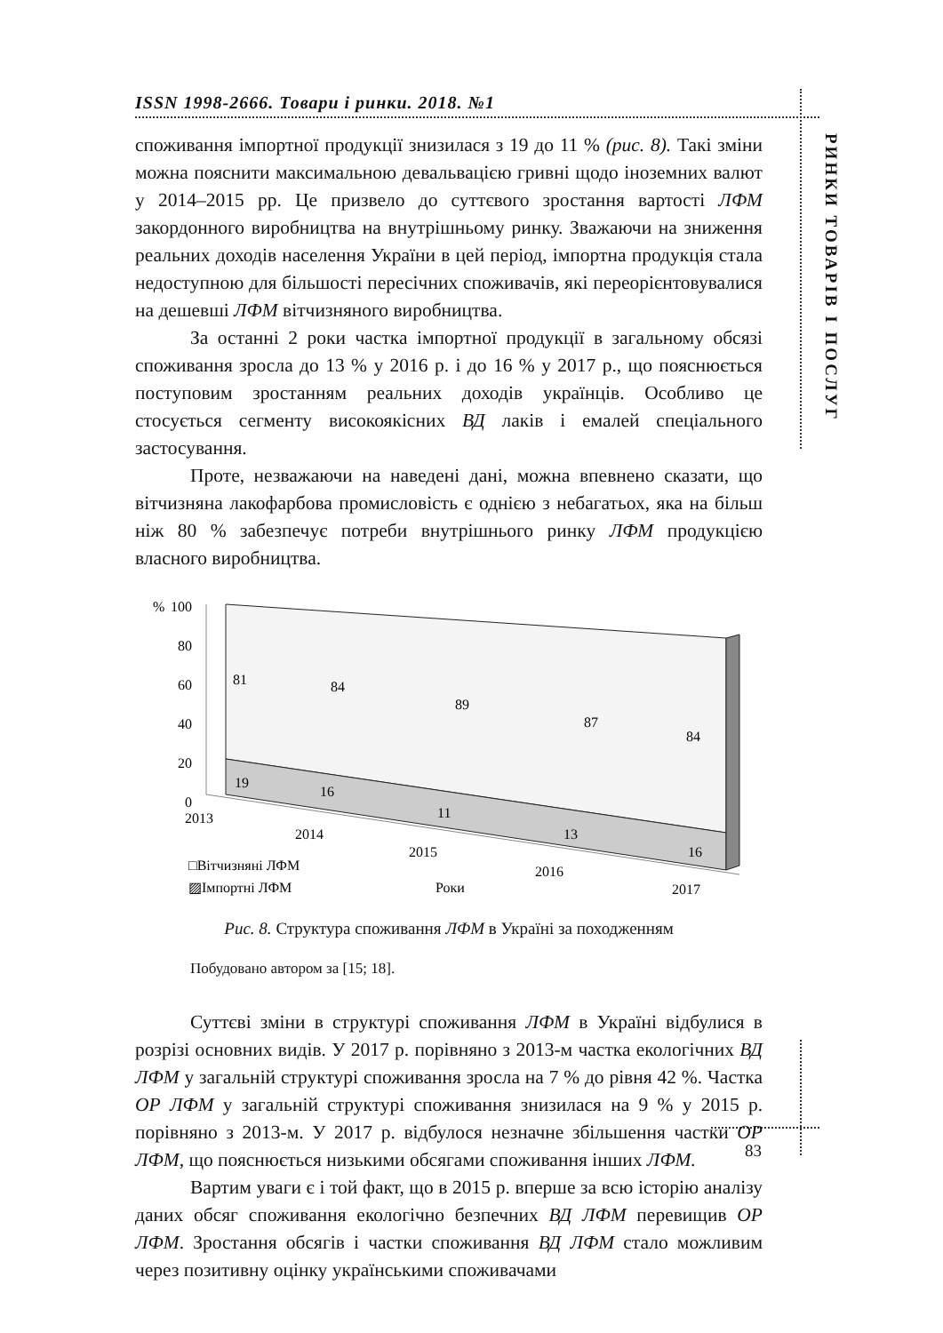ISSN 1998-2666. Товари і ринки. 2018. №1
РИНКИ ТОВАРІВ І ПОСЛУГ
споживання імпортної продукції знизилася з 19 до 11 % (рис. 8). Такі зміни можна пояснити максимальною девальвацією гривні щодо іноземних валют у 2014–2015 рр. Це призвело до суттєвого зростання вартості ЛФМ закордонного виробництва на внутрішньому ринку. Зважаючи на зниження реальних доходів населення України в цей період, імпортна продукція стала недоступною для більшості пересічних споживачів, які переорієнтовувалися на дешевші ЛФМ вітчизняного виробництва.
За останні 2 роки частка імпортної продукції в загальному обсязі споживання зросла до 13 % у 2016 р. і до 16 % у 2017 р., що пояснюється поступовим зростанням реальних доходів українців. Особливо це стосується сегменту високоякісних ВД лаків і емалей спеціального застосування.
Проте, незважаючи на наведені дані, можна впевнено сказати, що вітчизняна лакофарбова промисловість є однією з небагатьох, яка на більш ніж 80 % забезпечує потреби внутрішнього ринку ЛФМ продукцією власного виробництва.
%
100
80
60
40
20
0
81
84
89
87
84
19
16
11
13
16
2013
2014
2015
2016
2017
□Вітчизняні ЛФМ
▨Імпортні ЛФМ
Роки
Рис. 8. Структура споживання ЛФМ в Україні за походженням
Побудовано автором за [15; 18].
Суттєві зміни в структурі споживання ЛФМ в Україні відбулися в розрізі основних видів. У 2017 р. порівняно з 2013-м частка екологічних ВД ЛФМ у загальній структурі споживання зросла на 7 % до рівня 42 %. Частка ОР ЛФМ у загальній структурі споживання знизилася на 9 % у 2015 р. порівняно з 2013-м. У 2017 р. відбулося незначне збільшення частки ОР ЛФМ, що пояснюється низькими обсягами споживання інших ЛФМ.
Вартим уваги є і той факт, що в 2015 р. вперше за всю історію аналізу даних обсяг споживання екологічно безпечних ВД ЛФМ перевищив ОР ЛФМ. Зростання обсягів і частки споживання ВД ЛФМ стало можливим через позитивну оцінку українськими споживачами
83